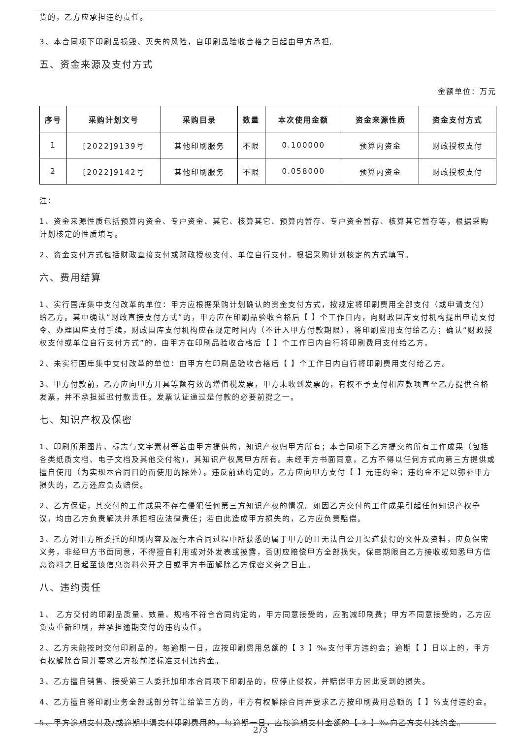货的，乙方应承担违约责任。
3、本合同项下印刷品损毁、灭失的风险，自印刷品验收合格之日起由甲方承担。
五、资金来源及支付方式
金额单位：万元
| 序号 | 采购计划文号 | 采购目录 | 数量 | 本次使用金额 | 资金来源性质 | 资金支付方式 |
| --- | --- | --- | --- | --- | --- | --- |
| 1 | [2022]9139号 | 其他印刷服务 | 不限 | 0.100000 | 预算内资金 | 财政授权支付 |
| 2 | [2022]9142号 | 其他印刷服务 | 不限 | 0.058000 | 预算内资金 | 财政授权支付 |
注：
1、资金来源性质包括预算内资金、专户资金、其它、核算其它、预算内暂存、专户资金暂存、核算其它暂存等，根据采购计划核定的性质填写。
2、资金支付方式包括财政直接支付或财政授权支付、单位自行支付，根据采购计划核定的方式填写。
六、费用结算
1、实行国库集中支付改革的单位：甲方应根据采购计划确认的资金支付方式，按规定将印刷费用全部支付（或申请支付）给乙方。其中确认“财政直接支付方式”的，甲方应在印刷品验收合格后【 】个工作日内，向财政国库支付机构提出申请支付令、办理国库支付手续，财政国库支付机构应在规定时间内（不计入甲方付款期限），将印刷费用支付给乙方；确认“财政授权支付或单位自行支付方式”的，由甲方在印刷品验收合格后【 】个工作日内自行将印刷费用支付给乙方。
2、未实行国库集中支付改革的单位：由甲方在印刷品验收合格后【 】个工作日内自行将印刷费用支付给乙方。
3、甲方付款前，乙方应向甲方开具等额有效的增值税发票，甲方未收到发票的，有权不予支付相应款项直至乙方提供合格发票，并不承担延迟付款责任。发票认证通过是付款的必要前提之一。
七、知识产权及保密
1、印刷所用图片、标志与文字素材等若由甲方提供的，知识产权归甲方所有；本合同项下乙方提交的所有工作成果（包括各类纸质文档、电子文档及其他交付物)，其知识产权属甲方所有。未经甲方书面同意，乙方不得以任何方式向第三方提供或擅自使用（为实现本合同目的而使用的除外）。违反前述约定的，乙方应向甲方支付【 】元违约金；违约金不足以弥补甲方损失的，乙方还应负责赔偿。
2、乙方保证，其交付的工作成果不存在侵犯任何第三方知识产权的情况。如因乙方交付的工作成果引起任何知识产权争议，均由乙方负责解决并承担相应法律责任；若由此造成甲方损失的，乙方应负责赔偿。
3、乙方对甲方所委托的印刷内容及履行本合同过程中所获悉的属于甲方的且无法自公开渠道获得的文件及资料，应负保密义务，非经甲方书面同意，不得擅自利用或对外发表或披露，否则应赔偿甲方全部损失。保密期限自乙方接收或知悉甲方信息资料之日起至该信息资料公开之日或甲方书面解除乙方保密义务之日止。
八、违约责任
1、 乙方交付的印刷品质量、数量、规格不符合合同约定的，甲方同意接受的，应酌减印刷费；甲方不同意接受的，乙方应负责重新印刷，并承担逾期交付的违约责任。
2、乙方未能按时交付印刷品的，每逾期一日，应按印刷费用总额的【 3 】‰支付甲方违约金；逾期【 】日以上的，甲方有权解除合同并要求乙方按前述标准支付违约金。
3、乙方擅自销售、接受第三人委托加印本合同项下印刷品的，应停止侵权，并赔偿甲方因此受到的损失。
4、乙方擅自将印刷业务全部或部分转让给第三方的，甲方有权解除合同并要求乙方按印刷费用总额的【 】%支付违约金。
5、甲方逾期支付及/或逾期申请支付印刷费用的，每逾期一日，应按逾期支付金额的【 3 】‰向乙方支付违约金。
2/3